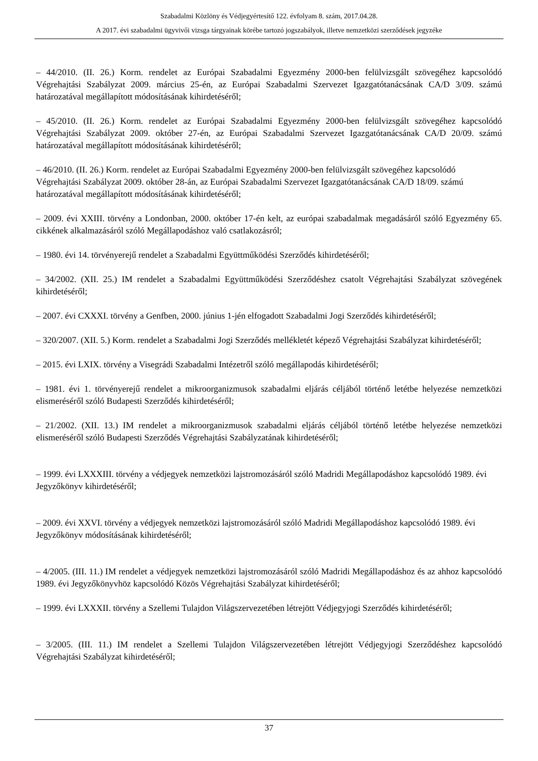Szabadalmi Közlöny és Védjegyértesítő 122. évfolyam 8. szám, 2017.04.28.
A 2017. évi szabadalmi ügyvivői vizsga tárgyainak körébe tartozó jogszabályok, illetve nemzetközi szerződések jegyzéke
– 44/2010. (II. 26.) Korm. rendelet az Európai Szabadalmi Egyezmény 2000-ben felülvizsgált szövegéhez kapcsolódó Végrehajtási Szabályzat 2009. március 25-én, az Európai Szabadalmi Szervezet Igazgatótanácsának CA/D 3/09. számú határozatával megállapított módosításának kihirdetéséről;
– 45/2010. (II. 26.) Korm. rendelet az Európai Szabadalmi Egyezmény 2000-ben felülvizsgált szövegéhez kapcsolódó Végrehajtási Szabályzat 2009. október 27-én, az Európai Szabadalmi Szervezet Igazgatótanácsának CA/D 20/09. számú határozatával megállapított módosításának kihirdetéséről;
– 46/2010. (II. 26.) Korm. rendelet az Európai Szabadalmi Egyezmény 2000-ben felülvizsgált szövegéhez kapcsolódó Végrehajtási Szabályzat 2009. október 28-án, az Európai Szabadalmi Szervezet Igazgatótanácsának CA/D 18/09. számú határozatával megállapított módosításának kihirdetéséről;
– 2009. évi XXIII. törvény a Londonban, 2000. október 17-én kelt, az európai szabadalmak megadásáról szóló Egyezmény 65. cikkének alkalmazásáról szóló Megállapodáshoz való csatlakozásról;
– 1980. évi 14. törvényerejű rendelet a Szabadalmi Együttműködési Szerződés kihirdetéséről;
– 34/2002. (XII. 25.) IM rendelet a Szabadalmi Együttműködési Szerződéshez csatolt Végrehajtási Szabályzat szövegének kihirdetéséről;
– 2007. évi CXXXI. törvény a Genfben, 2000. június 1-jén elfogadott Szabadalmi Jogi Szerződés kihirdetéséről;
– 320/2007. (XII. 5.) Korm. rendelet a Szabadalmi Jogi Szerződés mellékletét képező Végrehajtási Szabályzat kihirdetéséről;
– 2015. évi LXIX. törvény a Visegrádi Szabadalmi Intézetről szóló megállapodás kihirdetéséről;
– 1981. évi 1. törvényerejű rendelet a mikroorganizmusok szabadalmi eljárás céljából történő letétbe helyezése nemzetközi elismeréséről szóló Budapesti Szerződés kihirdetéséről;
– 21/2002. (XII. 13.) IM rendelet a mikroorganizmusok szabadalmi eljárás céljából történő letétbe helyezése nemzetközi elismeréséről szóló Budapesti Szerződés Végrehajtási Szabályzatának kihirdetéséről;
– 1999. évi LXXXIII. törvény a védjegyek nemzetközi lajstromozásáról szóló Madridi Megállapodáshoz kapcsolódó 1989. évi Jegyzőkönyv kihirdetéséről;
– 2009. évi XXVI. törvény a védjegyek nemzetközi lajstromozásáról szóló Madridi Megállapodáshoz kapcsolódó 1989. évi Jegyzőkönyv módosításának kihirdetéséről;
– 4/2005. (III. 11.) IM rendelet a védjegyek nemzetközi lajstromozásáról szóló Madridi Megállapodáshoz és az ahhoz kapcsolódó 1989. évi Jegyzőkönyvhöz kapcsolódó Közös Végrehajtási Szabályzat kihirdetéséről;
– 1999. évi LXXXII. törvény a Szellemi Tulajdon Világszervezetében létrejött Védjegyjogi Szerződés kihirdetéséről;
– 3/2005. (III. 11.) IM rendelet a Szellemi Tulajdon Világszervezetében létrejött Védjegyjogi Szerződéshez kapcsolódó Végrehajtási Szabályzat kihirdetéséről;
37